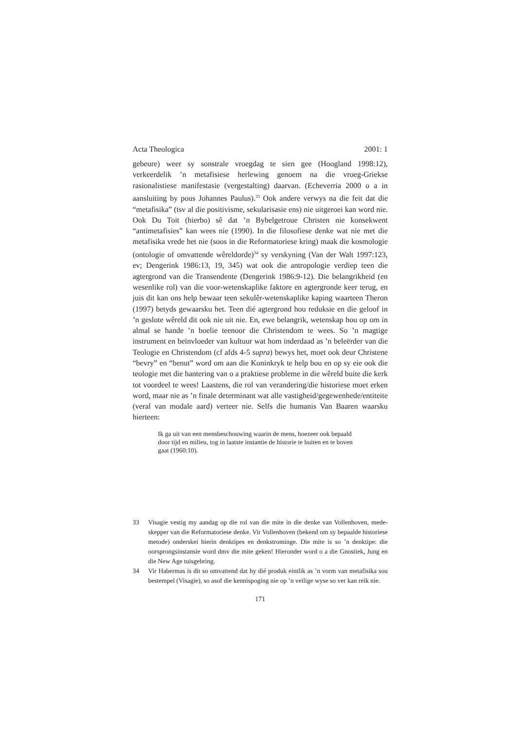Acta Theologica 2001: 1
gebeure) weer sy sonstrale vroegdag te sien gee (Hoogland 1998:12), verkeerdelik ’n metafisiese herlewing genoem na die vroeg-Griekse rasionalistiese manifestasie (vergestalting) daarvan. (Echeverria 2000 o a in aansluiting by pous Johannes Paulus).<sup>33</sup> Ook andere verwys na die feit dat die “metafisika” (tsv al die positivisme, sekularisasie ens) nie uitgeroei kan word nie. Ook Du Toit (hierbo) sê dat ’n Bybelgetroue Christen nie konsekwent “antimetafisies” kan wees nie (1990). In die filosofiese denke wat nie met die metafisika vrede het nie (soos in die Reformatoriese kring) maak die kosmologie (ontologie of omvattende wêreldorde)<sup>34</sup> sy verskyning (Van der Walt 1997:123, ev; Dengerink 1986:13, 19, 345) wat ook die antropologie verdiep teen die agtergrond van die Transendente (Dengerink 1986:9-12). Die belangrikheid (en wesenlike rol) van die voor-wetenskaplike faktore en agtergronde keer terug, en juis dit kan ons help bewaar teen sekulêr-wetenskaplike kaping waarteen Theron (1997) betyds gewaarsku het. Teen dié agtergrond hou reduksie en die geloof in ’n geslote wêreld dit ook nie uit nie. En, ewe belangrik, wetenskap hou op om in almal se hande ’n boelie teenoor die Christendom te wees. So ’n magtige instrument en beïnvloeder van kultuur wat hom inderdaad as ’n beleërder van die Teologie en Christendom (cf afds 4-5 supra) bewys het, moet ook deur Christene “bevry” en “benut” word om aan die Koninkryk te help bou en op sy eie ook die teologie met die hantering van o a praktiese probleme in die wêreld buite die kerk tot voordeel te wees! Laastens, die rol van verandering/die historiese moet erken word, maar nie as ’n finale determinant wat alle vastigheid/gegewenhede/entiteite (veral van modale aard) verteer nie. Selfs die humanis Van Baaren waarsku hierteen:
Ik ga uit van een mensbeschouwing waarin de mens, hoezeer ook bepaald door tijd en milieu, tog in laatste instantie de historie te buiten en te boven gaat (1960:10).
33 Visagie vestig my aandag op die rol van die mite in die denke van Vollenhoven, mede-skepper van die Reformatoriese denke. Vir Vollenhoven (bekend om sy bepaalde historiese metode) onderskei hierin denktipes en denkstrominge. Die mite is so ’n denktipe: die oorsprongsinstansie word dmv die mite geken! Hieronder word o a die Gnostiek, Jung en die New Age tuisgebring.
34 Vir Habermas is dit so omvattend dat hy dié produk eintlik as ’n vorm van metafisika sou bestempel (Visagie), so asof die kennispoging nie op ’n veilige wyse so ver kan reik nie.
171